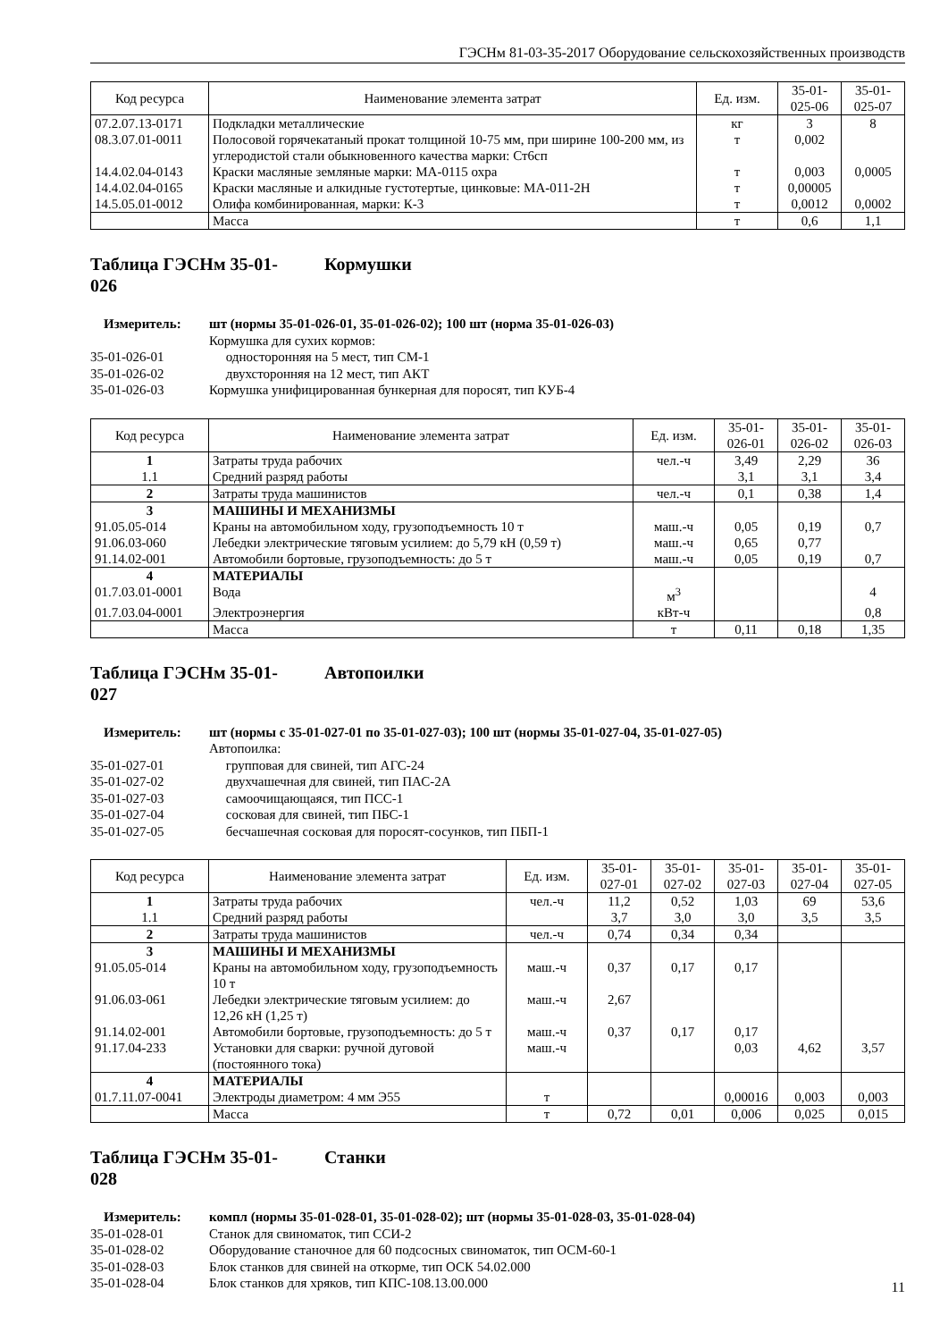ГЭСНм 81-03-35-2017 Оборудование сельскохозяйственных производств
| Код ресурса | Наименование элемента затрат | Ед. изм. | 35-01- 025-06 | 35-01- 025-07 |
| --- | --- | --- | --- | --- |
| 07.2.07.13-0171 | Подкладки металлические | кг | 3 | 8 |
| 08.3.07.01-0011 | Полосовой горячекатаный прокат толщиной 10-75 мм, при ширине 100-200 мм, из углеродистой стали обыкновенного качества марки: Ст6сп | т | 0,002 | |
| 14.4.02.04-0143 | Краски масляные земляные марки: МА-0115 охра | т | 0,003 | 0,0005 |
| 14.4.02.04-0165 | Краски масляные и алкидные густотертые, цинковые: МА-011-2Н | т | 0,00005 | |
| 14.5.05.01-0012 | Олифа комбинированная, марки: К-3 | т | 0,0012 | 0,0002 |
| | Масса | т | 0,6 | 1,1 |
Таблица ГЭСНм 35-01-
026 Кормушки
Измеритель: шт (нормы 35-01-026-01, 35-01-026-02); 100 шт (норма 35-01-026-03) Кормушка для сухих кормов: 35-01-026-01 односторонняя на 5 мест, тип СМ-1 35-01-026-02 двухсторонняя на 12 мест, тип АКТ 35-01-026-03 Кормушка унифицированная бункерная для поросят, тип КУБ-4
| Код ресурса | Наименование элемента затрат | Ед. изм. | 35-01- 026-01 | 35-01- 026-02 | 35-01- 026-03 |
| --- | --- | --- | --- | --- | --- |
| 1 | Затраты труда рабочих | чел.-ч | 3,49 | 2,29 | 36 |
| 1.1 | Средний разряд работы | | 3,1 | 3,1 | 3,4 |
| 2 | Затраты труда машинистов | чел.-ч | 0,1 | 0,38 | 1,4 |
| 3 | МАШИНЫ И МЕХАНИЗМЫ | | | | |
| 91.05.05-014 | Краны на автомобильном ходу, грузоподъемность 10 т | маш.-ч | 0,05 | 0,19 | 0,7 |
| 91.06.03-060 | Лебедки электрические тяговым усилием: до 5,79 кН (0,59 т) | маш.-ч | 0,65 | 0,77 | |
| 91.14.02-001 | Автомобили бортовые, грузоподъемность: до 5 т | маш.-ч | 0,05 | 0,19 | 0,7 |
| 4 | МАТЕРИАЛЫ | | | | |
| 01.7.03.01-0001 | Вода | м<sup>3</sup> | | | 4 |
| 01.7.03.04-0001 | Электроэнергия | кВт-ч | | | 0,8 |
| | Масса | т | 0,11 | 0,18 | 1,35 |
Таблица ГЭСНм 35-01-
027 Автопоилки
Измеритель: шт (нормы с 35-01-027-01 по 35-01-027-03); 100 шт (нормы 35-01-027-04, 35-01-027-05) Автопоилка: 35-01-027-01 групповая для свиней, тип АГС-24 35-01-027-02 двухчашечная для свиней, тип ПАС-2А 35-01-027-03 самоочищающаяся, тип ПСС-1 35-01-027-04 сосковая для свиней, тип ПБС-1 35-01-027-05 бесчашечная сосковая для поросят-сосунков, тип ПБП-1
| Код ресурса | Наименование элемента затрат | Ед. изм. | 35-01- 027-01 | 35-01- 027-02 | 35-01- 027-03 | 35-01- 027-04 | 35-01- 027-05 |
| --- | --- | --- | --- | --- | --- | --- | --- |
| 1 | Затраты труда рабочих | чел.-ч | 11,2 | 0,52 | 1,03 | 69 | 53,6 |
| 1.1 | Средний разряд работы | | 3,7 | 3,0 | 3,0 | 3,5 | 3,5 |
| 2 | Затраты труда машинистов | чел.-ч | 0,74 | 0,34 | 0,34 | | |
| 3 | МАШИНЫ И МЕХАНИЗМЫ | | | | | | |
| 91.05.05-014 | Краны на автомобильном ходу, грузоподъемность 10 т | маш.-ч | 0,37 | 0,17 | 0,17 | | |
| 91.06.03-061 | Лебедки электрические тяговым усилием: до 12,26 кН (1,25 т) | маш.-ч | 2,67 | | | | |
| 91.14.02-001 | Автомобили бортовые, грузоподъемность: до 5 т | маш.-ч | 0,37 | 0,17 | 0,17 | | |
| 91.17.04-233 | Установки для сварки: ручной дуговой (постоянного тока) | маш.-ч | | | 0,03 | 4,62 | 3,57 |
| 4 | МАТЕРИАЛЫ | | | | | | |
| 01.7.11.07-0041 | Электроды диаметром: 4 мм Э55 | т | | | 0,00016 | 0,003 | 0,003 |
| | Масса | т | 0,72 | 0,01 | 0,006 | 0,025 | 0,015 |
Таблица ГЭСНм 35-01-
028 Станки
Измеритель: компл (нормы 35-01-028-01, 35-01-028-02); шт (нормы 35-01-028-03, 35-01-028-04) 35-01-028-01 Станок для свиноматок, тип ССИ-2 35-01-028-02 Оборудование станочное для 60 подсосных свиноматок, тип ОСМ-60-1 35-01-028-03 Блок станков для свиней на откорме, тип ОСК 54.02.000 35-01-028-04 Блок станков для хряков, тип КПС-108.13.00.000
11